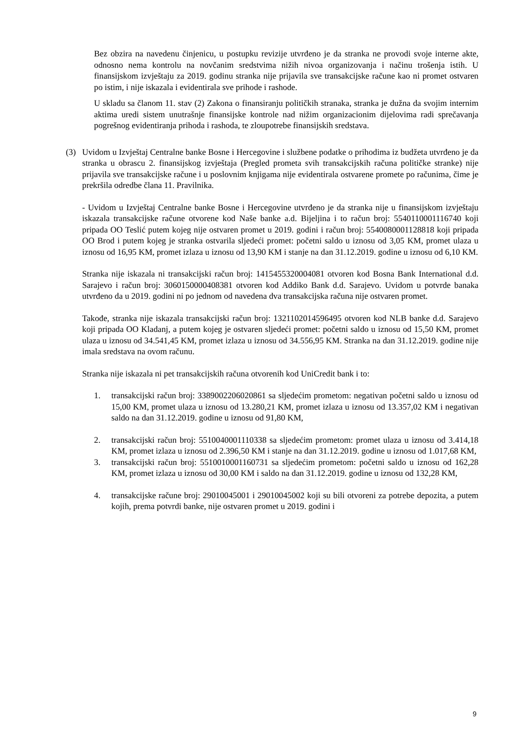Bez obzira na navedenu činjenicu, u postupku revizije utvrđeno je da stranka ne provodi svoje interne akte, odnosno nema kontrolu na novčanim sredstvima nižih nivoa organizovanja i načinu trošenja istih. U finansijskom izvještaju za 2019. godinu stranka nije prijavila sve transakcijske račune kao ni promet ostvaren po istim, i nije iskazala i evidentirala sve prihode i rashode.
U skladu sa članom 11. stav (2) Zakona o finansiranju političkih stranaka, stranka je dužna da svojim internim aktima uredi sistem unutrašnje finansijske kontrole nad nižim organizacionim dijelovima radi sprečavanja pogrešnog evidentiranja prihoda i rashoda, te zloupotrebe finansijskih sredstava.
(3) Uvidom u Izvještaj Centralne banke Bosne i Hercegovine i službene podatke o prihodima iz budžeta utvrđeno je da stranka u obrascu 2. finansijskog izvještaja (Pregled prometa svih transakcijskih računa političke stranke) nije prijavila sve transakcijske račune i u poslovnim knjigama nije evidentirala ostvarene promete po računima, čime je prekršila odredbe člana 11. Pravilnika.
- Uvidom u Izvještaj Centralne banke Bosne i Hercegovine utvrđeno je da stranka nije u finansijskom izvještaju iskazala transakcijske račune otvorene kod Naše banke a.d. Bijeljina i to račun broj: 5540110001116740 koji pripada OO Teslić putem kojeg nije ostvaren promet u 2019. godini i račun broj: 5540080001128818 koji pripada OO Brod i putem kojeg je stranka ostvarila sljedeći promet: početni saldo u iznosu od 3,05 KM, promet ulaza u iznosu od 16,95 KM, promet izlaza u iznosu od 13,90 KM i stanje na dan 31.12.2019. godine u iznosu od 6,10 KM.
Stranka nije iskazala ni transakcijski račun broj: 1415455320004081 otvoren kod Bosna Bank International d.d. Sarajevo i račun broj: 3060150000408381 otvoren kod Addiko Bank d.d. Sarajevo. Uvidom u potvrde banaka utvrđeno da u 2019. godini ni po jednom od navedena dva transakcijska računa nije ostvaren promet.
Takođe, stranka nije iskazala transakcijski račun broj: 1321102014596495 otvoren kod NLB banke d.d. Sarajevo koji pripada OO Kladanj, a putem kojeg je ostvaren sljedeći promet: početni saldo u iznosu od 15,50 KM, promet ulaza u iznosu od 34.541,45 KM, promet izlaza u iznosu od 34.556,95 KM. Stranka na dan 31.12.2019. godine nije imala sredstava na ovom računu.
Stranka nije iskazala ni pet transakcijskih računa otvorenih kod UniCredit bank i to:
1. transakcijski račun broj: 3389002206020861 sa sljedećim prometom: negativan početni saldo u iznosu od 15,00 KM, promet ulaza u iznosu od 13.280,21 KM, promet izlaza u iznosu od 13.357,02 KM i negativan saldo na dan 31.12.2019. godine u iznosu od 91,80 KM,
2. transakcijski račun broj: 5510040001110338 sa sljedećim prometom: promet ulaza u iznosu od 3.414,18 KM, promet izlaza u iznosu od 2.396,50 KM i stanje na dan 31.12.2019. godine u iznosu od 1.017,68 KM,
3. transakcijski račun broj: 5510010001160731 sa sljedećim prometom: početni saldo u iznosu od 162,28 KM, promet izlaza u iznosu od 30,00 KM i saldo na dan 31.12.2019. godine u iznosu od 132,28 KM,
4. transakcijske račune broj: 29010045001 i 29010045002 koji su bili otvoreni za potrebe depozita, a putem kojih, prema potvrdi banke, nije ostvaren promet u 2019. godini i
9